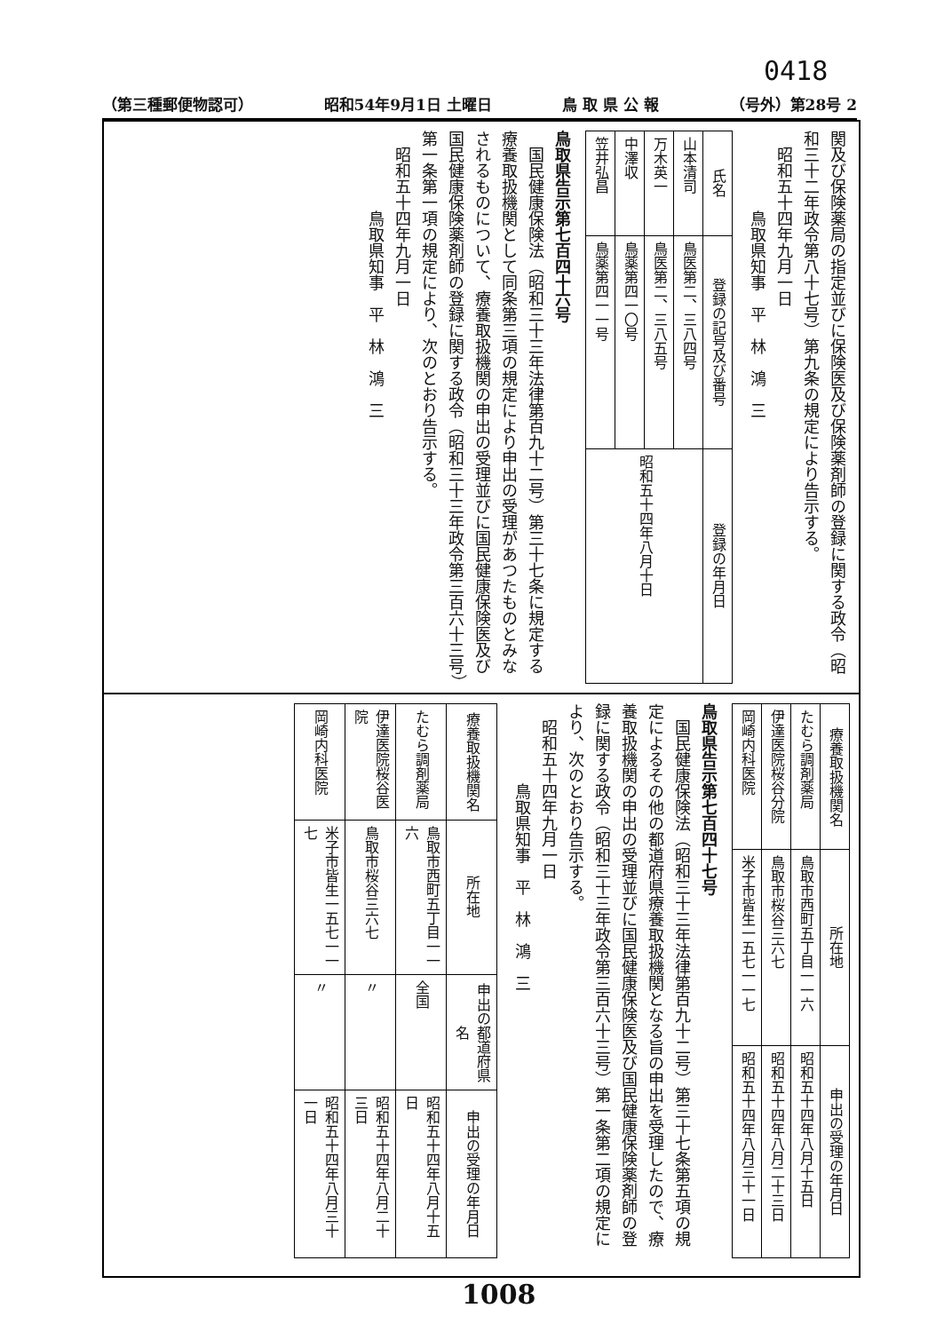0418
（第三種郵便物認可） 昭和54年9月1日 土曜日 鳥 取 県 公 報 （号外）第28号 2
関及び保険薬局の指定並びに保険医及び保険薬剤師の登録に関する政令（昭和三十二年政令第八十七号）第九条の規定により告示する。
　昭和五十四年九月一日
　　　　　鳥取県知事　平　林　鴻　三
| 氏名 | 登録の記号及び番号 | 登録の年月日 |
| --- | --- | --- |
| 山本清司 | 鳥医第二、三八四号 | 昭和五十四年八月十日 |
| 万木英一 | 鳥医第二、三八五号 | |
| 中澤収 | 鳥薬第四一〇号 | |
| 笠井弘昌 | 鳥薬第四一一号 | |
鳥取県告示第七百四十六号
　国民健康保険法（昭和三十三年法律第百九十二号）第三十七条に規定する療養取扱機関として同条第三項の規定により申出の受理があつたものとみなされるものについて、療養取扱機関の申出の受理並びに国民健康保険医及び国民健康保険薬剤師の登録に関する政令（昭和三十三年政令第三百六十三号）第一条第一項の規定により、次のとおり告示する。
　昭和五十四年九月一日
　　　　　鳥取県知事　平　林　鴻　三
| 療養取扱機関名 | 所在地 | 申出の受理の年月日 |
| --- | --- | --- |
| たむら調剤薬局 | 鳥取市西町五丁目一一六 | 昭和五十四年八月十五日 |
| 伊達医院桜谷分院 | 鳥取市桜谷三六七 | 昭和五十四年八月二十三日 |
| 岡崎内科医院 | 米子市皆生一五七一一七 | 昭和五十四年八月三十一日 |
鳥取県告示第七百四十七号
　国民健康保険法（昭和三十三年法律第百九十二号）第三十七条第五項の規定によるその他の都道府県療養取扱機関となる旨の申出を受理したので、療養取扱機関の申出の受理並びに国民健康保険医及び国民健康保険薬剤師の登録に関する政令（昭和三十三年政令第三百六十三号）第一条第二項の規定により、次のとおり告示する。
　昭和五十四年九月一日
　　　　　鳥取県知事　平　林　鴻　三
| 療養取扱機関名 | 所在地 | 申出の都道府県名 | 申出の受理の年月日 |
| --- | --- | --- | --- |
| たむら調剤薬局 | 鳥取市西町五丁目一一六 | 全国 | 昭和五十四年八月十五日 |
| 伊達医院桜谷医院 | 鳥取市桜谷三六七 | 〃 | 昭和五十四年八月二十三日 |
| 岡崎内科医院 | 米子市皆生一五七一一七 | 〃 | 昭和五十四年八月三十一日 |
1008